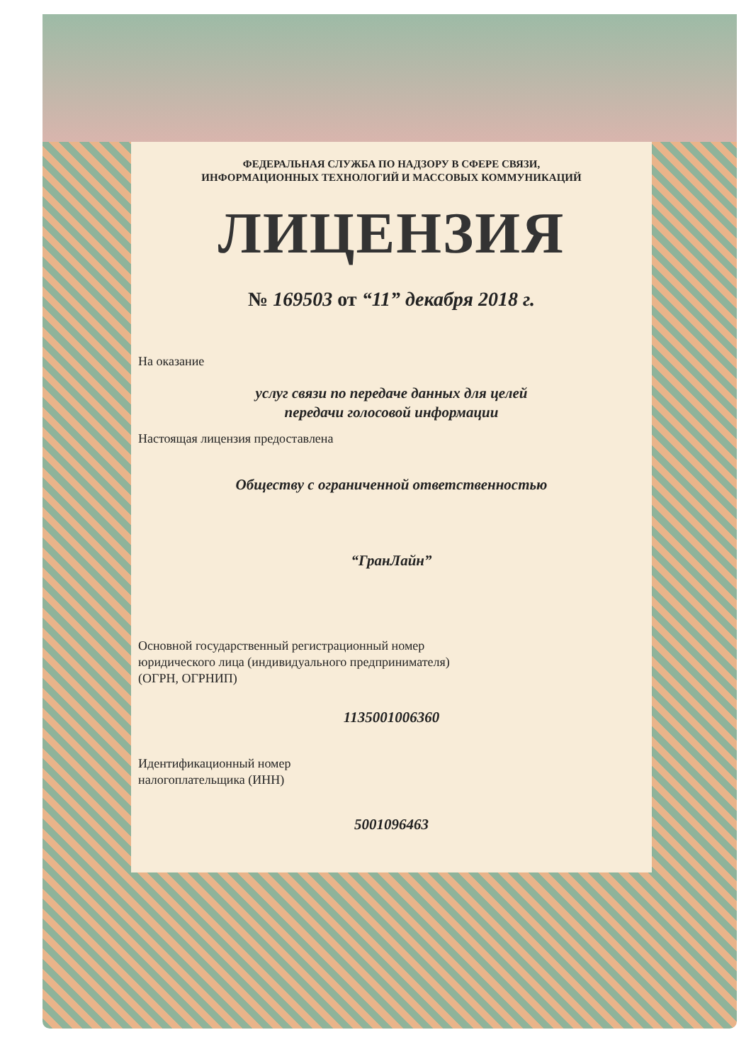ФЕДЕРАЛЬНАЯ СЛУЖБА ПО НАДЗОРУ В СФЕРЕ СВЯЗИ,
ИНФОРМАЦИОННЫХ ТЕХНОЛОГИЙ И МАССОВЫХ КОММУНИКАЦИЙ
ЛИЦЕНЗИЯ
№ 169503 от “11” декабря 2018 г.
На оказание
услуг связи по передаче данных для целей
передачи голосовой информации
Настоящая лицензия предоставлена
Обществу с ограниченной ответственностью
“ГранЛайн”
Основной государственный регистрационный номер
юридического лица (индивидуального предпринимателя)
(ОГРН, ОГРНИП)
1135001006360
Идентификационный номер
налогоплательщика (ИНН)
5001096463